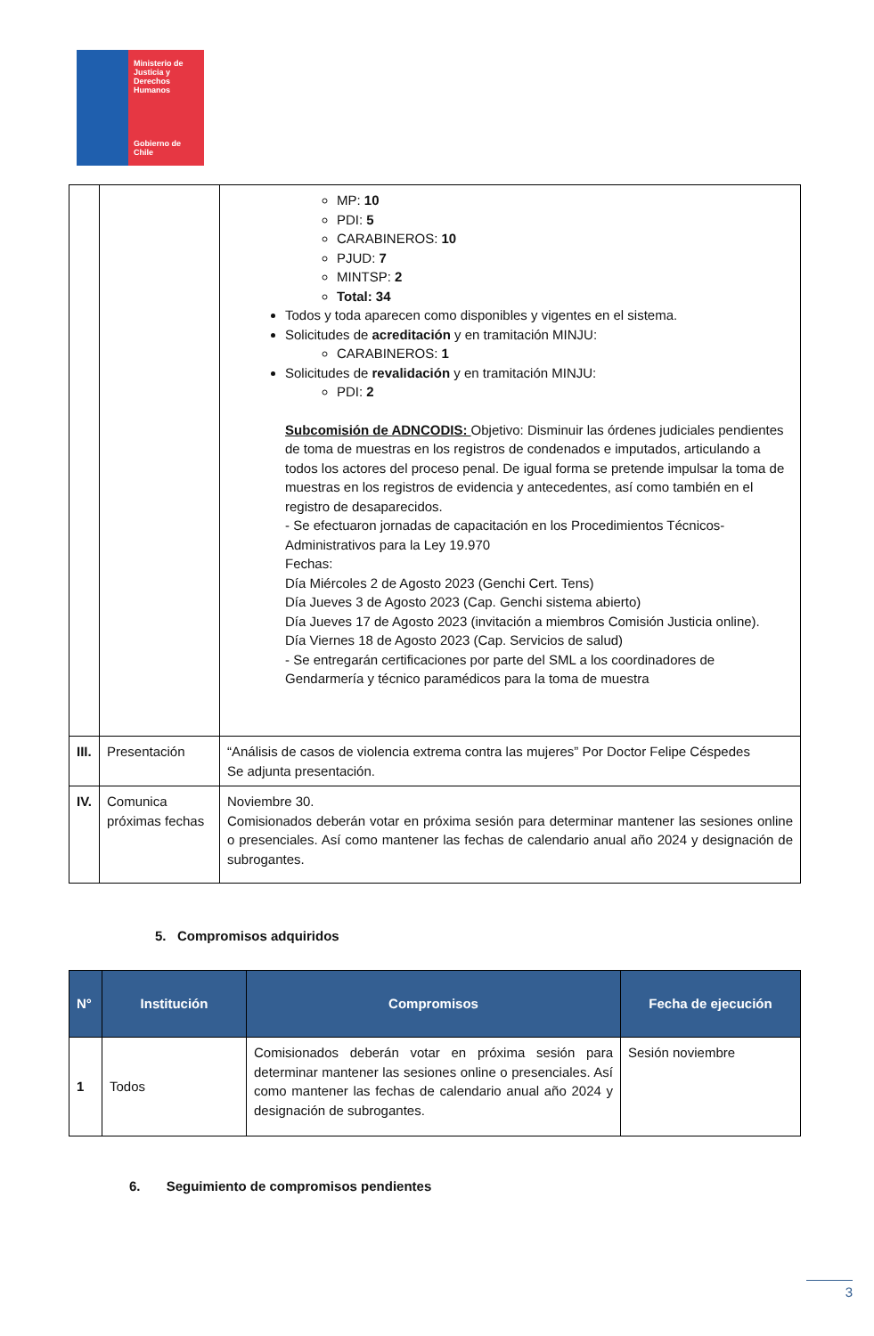Ministerio de Justicia y Derechos Humanos
Gobierno de Chile
| | | MP: 10 PDI: 5 CARABINEROS: 10 PJUD: 7 MINTSP: 2 Total: 34 Todos y toda aparecen como disponibles y vigentes en el sistema. Solicitudes de acreditación y en tramitación MINJU: CARABINEROS: 1 Solicitudes de revalidación y en tramitación MINJU: PDI: 2 Subcomisión de ADNCODIS: Objetivo: Disminuir las órdenes judiciales pendientes de toma de muestras en los registros de condenados e imputados, articulando a todos los actores del proceso penal. De igual forma se pretende impulsar la toma de muestras en los registros de evidencia y antecedentes, así como también en el registro de desaparecidos. - Se efectuaron jornadas de capacitación en los Procedimientos Técnicos-Administrativos para la Ley 19.970 Fechas: Día Miércoles 2 de Agosto 2023 (Genchi Cert. Tens) Día Jueves 3 de Agosto 2023 (Cap. Genchi sistema abierto) Día Jueves 17 de Agosto 2023 (invitación a miembros Comisión Justicia online). Día Viernes 18 de Agosto 2023 (Cap. Servicios de salud) - Se entregarán certificaciones por parte del SML a los coordinadores de Gendarmería y técnico paramédicos para la toma de muestra |
| III. | Presentación | “Análisis de casos de violencia extrema contra las mujeres” Por Doctor Felipe Céspedes Se adjunta presentación. |
| IV. | Comunica próximas fechas | Noviembre 30. Comisionados deberán votar en próxima sesión para determinar mantener las sesiones online o presenciales. Así como mantener las fechas de calendario anual año 2024 y designación de subrogantes. |
5. Compromisos adquiridos
| N° | Institución | Compromisos | Fecha de ejecución |
| --- | --- | --- | --- |
| 1 | Todos | Comisionados deberán votar en próxima sesión para determinar mantener las sesiones online o presenciales. Así como mantener las fechas de calendario anual año 2024 y designación de subrogantes. | Sesión noviembre |
6. Seguimiento de compromisos pendientes
3